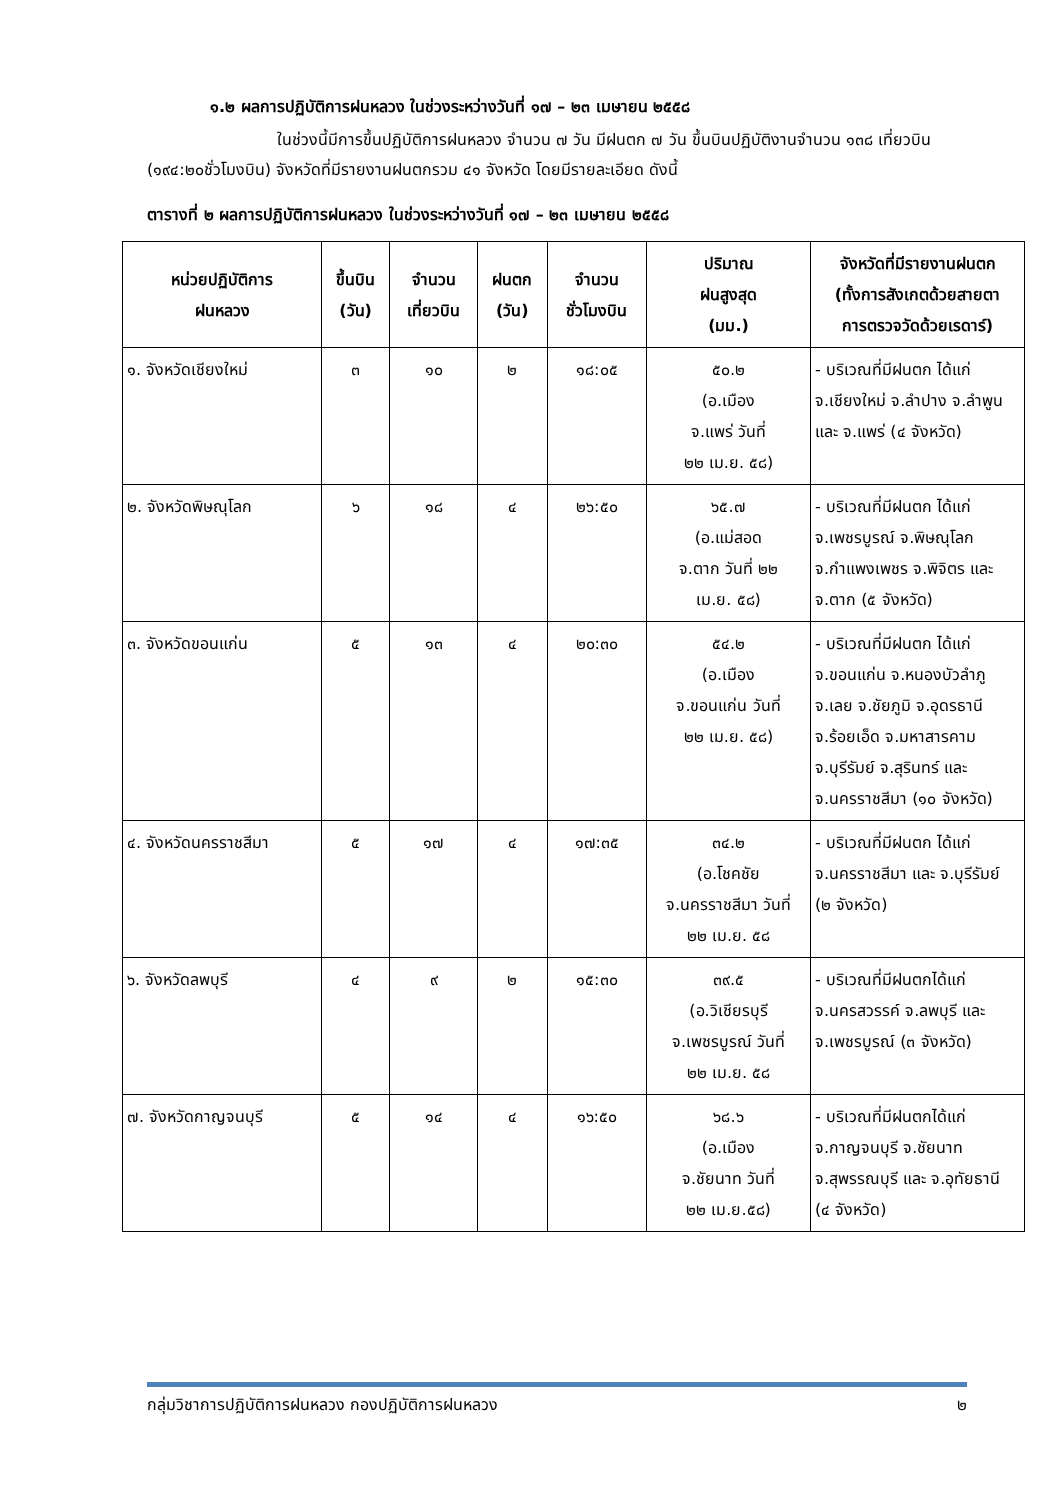๑.๒ ผลการปฏิบัติการฝนหลวง ในช่วงระหว่างวันที่ ๑๗ – ๒๓ เมษายน ๒๕๕๘
ในช่วงนี้มีการขึ้นปฏิบัติการฝนหลวง จำนวน ๗ วัน มีฝนตก ๗ วัน ขึ้นบินปฏิบัติงานจำนวน ๑๓๘ เที่ยวบิน (๑๙๔:๒๐ชั่วโมงบิน) จังหวัดที่มีรายงานฝนตกรวม ๔๑ จังหวัด โดยมีรายละเอียด ดังนี้
ตารางที่ ๒ ผลการปฏิบัติการฝนหลวง ในช่วงระหว่างวันที่ ๑๗ – ๒๓ เมษายน ๒๕๕๘
| หน่วยปฏิบัติการ ฝนหลวง | ขึ้นบิน (วัน) | จำนวน เที่ยวบิน | ฝนตก (วัน) | จำนวน ชั่วโมงบิน | ปริมาณ ฝนสูงสุด (มม.) | จังหวัดที่มีรายงานฝนตก (ทั้งการสังเกตด้วยสายตา การตรวจวัดด้วยเรดาร์) |
| --- | --- | --- | --- | --- | --- | --- |
| ๑. จังหวัดเชียงใหม่ | ๓ | ๑๐ | ๒ | ๑๘:๐๕ | ๕๐.๒ (อ.เมือง จ.แพร่ วันที่ ๒๒ เม.ย. ๕๘) | - บริเวณที่มีฝนตก ได้แก่ จ.เชียงใหม่ จ.ลำปาง จ.ลำพูน และ จ.แพร่ (๔ จังหวัด) |
| ๒. จังหวัดพิษณุโลก | ๖ | ๑๘ | ๔ | ๒๖:๕๐ | ๖๕.๗ (อ.แม่สอด จ.ตาก วันที่ ๒๒ เม.ย. ๕๘) | - บริเวณที่มีฝนตก ได้แก่ จ.เพชรบูรณ์ จ.พิษณุโลก จ.กำแพงเพชร จ.พิจิตร และ จ.ตาก (๕ จังหวัด) |
| ๓. จังหวัดขอนแก่น | ๕ | ๑๓ | ๔ | ๒๐:๓๐ | ๕๔.๒ (อ.เมือง จ.ขอนแก่น วันที่ ๒๒ เม.ย. ๕๘) | - บริเวณที่มีฝนตก ได้แก่ จ.ขอนแก่น จ.หนองบัวลำภู จ.เลย จ.ชัยภูมิ จ.อุดรธานี จ.ร้อยเอ็ด จ.มหาสารคาม จ.บุรีรัมย์ จ.สุรินทร์ และ จ.นครราชสีมา (๑๐ จังหวัด) |
| ๔. จังหวัดนครราชสีมา | ๕ | ๑๗ | ๔ | ๑๗:๓๕ | ๓๔.๒ (อ.โชคชัย จ.นครราชสีมา วันที่ ๒๒ เม.ย. ๕๘ | - บริเวณที่มีฝนตก ได้แก่ จ.นครราชสีมา และ จ.บุรีรัมย์ (๒ จังหวัด) |
| ๖. จังหวัดลพบุรี | ๔ | ๙ | ๒ | ๑๕:๓๐ | ๓๙.๕ (อ.วิเชียรบุรี จ.เพชรบูรณ์ วันที่ ๒๒ เม.ย. ๕๘ | - บริเวณที่มีฝนตกได้แก่ จ.นครสวรรค์ จ.ลพบุรี และ จ.เพชรบูรณ์ (๓ จังหวัด) |
| ๗. จังหวัดกาญจนบุรี | ๕ | ๑๔ | ๔ | ๑๖:๕๐ | ๖๘.๖ (อ.เมือง จ.ชัยนาท วันที่ ๒๒ เม.ย.๕๘) | - บริเวณที่มีฝนตกได้แก่ จ.กาญจนบุรี จ.ชัยนาท จ.สุพรรณบุรี และ จ.อุทัยธานี (๔ จังหวัด) |
กลุ่มวิชาการปฏิบัติการฝนหลวง กองปฏิบัติการฝนหลวง ๒